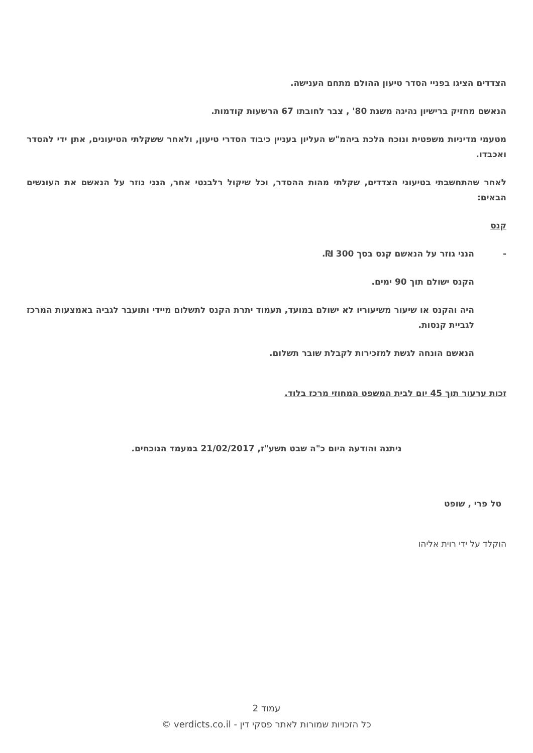הצדדים הציגו בפניי הסדר טיעון ההולם מתחם הענישה.
הנאשם מחזיק ברישיון נהיגה משנת 80' , צבר לחובתו 67 הרשעות קודמות.
מטעמי מדיניות משפטית ונוכח הלכת ביהמ"ש העליון בעניין כיבוד הסדרי טיעון, ולאחר ששקלתי הטיעונים, אתן ידי להסדר ואכבדו.
לאחר שהתחשבתי בטיעוני הצדדים, שקלתי מהות ההסדר, וכל שיקול רלבנטי אחר, הנני גוזר על הנאשם את העונשים הבאים:
קנס
- הנני גוזר על הנאשם קנס בסך 300 ₪.
הקנס ישולם תוך 90 ימים.
היה והקנס או שיעור משיעוריו לא ישולם במועד, תעמוד יתרת הקנס לתשלום מיידי ותועבר לגביה באמצעות המרכז לגביית קנסות.
הנאשם הונחה לגשת למזכירות לקבלת שובר תשלום.
זכות ערעור תוך 45 יום לבית המשפט המחוזי מרכז בלוד.
ניתנה והודעה היום כ"ה שבט תשע"ז, 21/02/2017 במעמד הנוכחים.
טל פרי , שופט
הוקלד על ידי רוית אליהו
עמוד 2
כל הזכויות שמורות לאתר פסקי דין - verdicts.co.il ©